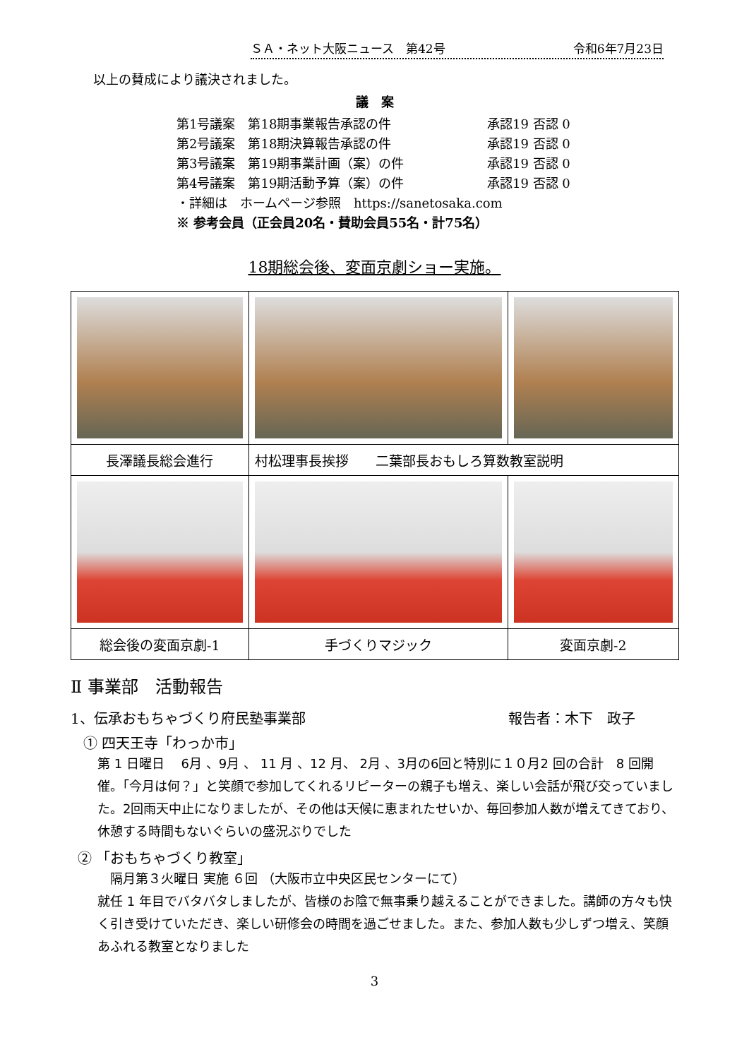ＳＡ・ネット大阪ニュース　第42号 令和6年7月23日
以上の賛成により議決されました。
議　案
第1号議案　第18期事業報告承認の件 承認19 否認 0
第2号議案　第18期決算報告承認の件 承認19 否認 0
第3号議案　第19期事業計画（案）の件 承認19 否認 0
第4号議案　第19期活動予算（案）の件 承認19 否認 0
・詳細は　ホームページ参照　https://sanetosaka.com
※ 参考会員（正会員20名・賛助会員55名・計75名）
18期総会後、変面京劇ショー実施。
| 長澤議長総会進行 | 村松理事長挨拶 二葉部長おもしろ算数教室説明 | |
| 総会後の変面京劇-1 | 手づくりマジック | 変面京劇-2 |
Ⅱ 事業部　活動報告
1、伝承おもちゃづくり府民塾事業部 報告者：木下　政子
① 四天王寺「わっか市」
第 1 日曜日　 6月 、9月 、 11 月 、12 月、 2月 、3月の6回と特別に１０月2 回の合計　8 回開催。「今月は何？」と笑顔で参加してくれるリピーターの親子も増え、楽しい会話が飛び交っていました。2回雨天中止になりましたが、その他は天候に恵まれたせいか、毎回参加人数が増えてきており、休憩する時間もないぐらいの盛況ぶりでした
② 「おもちゃづくり教室」
隔月第３火曜日 実施 ６回 （大阪市立中央区民センターにて）
就任 1 年目でバタバタしましたが、皆様のお陰で無事乗り越えることができました。講師の方々も快く引き受けていただき、楽しい研修会の時間を過ごせました。また、参加人数も少しずつ増え、笑顔あふれる教室となりました
3